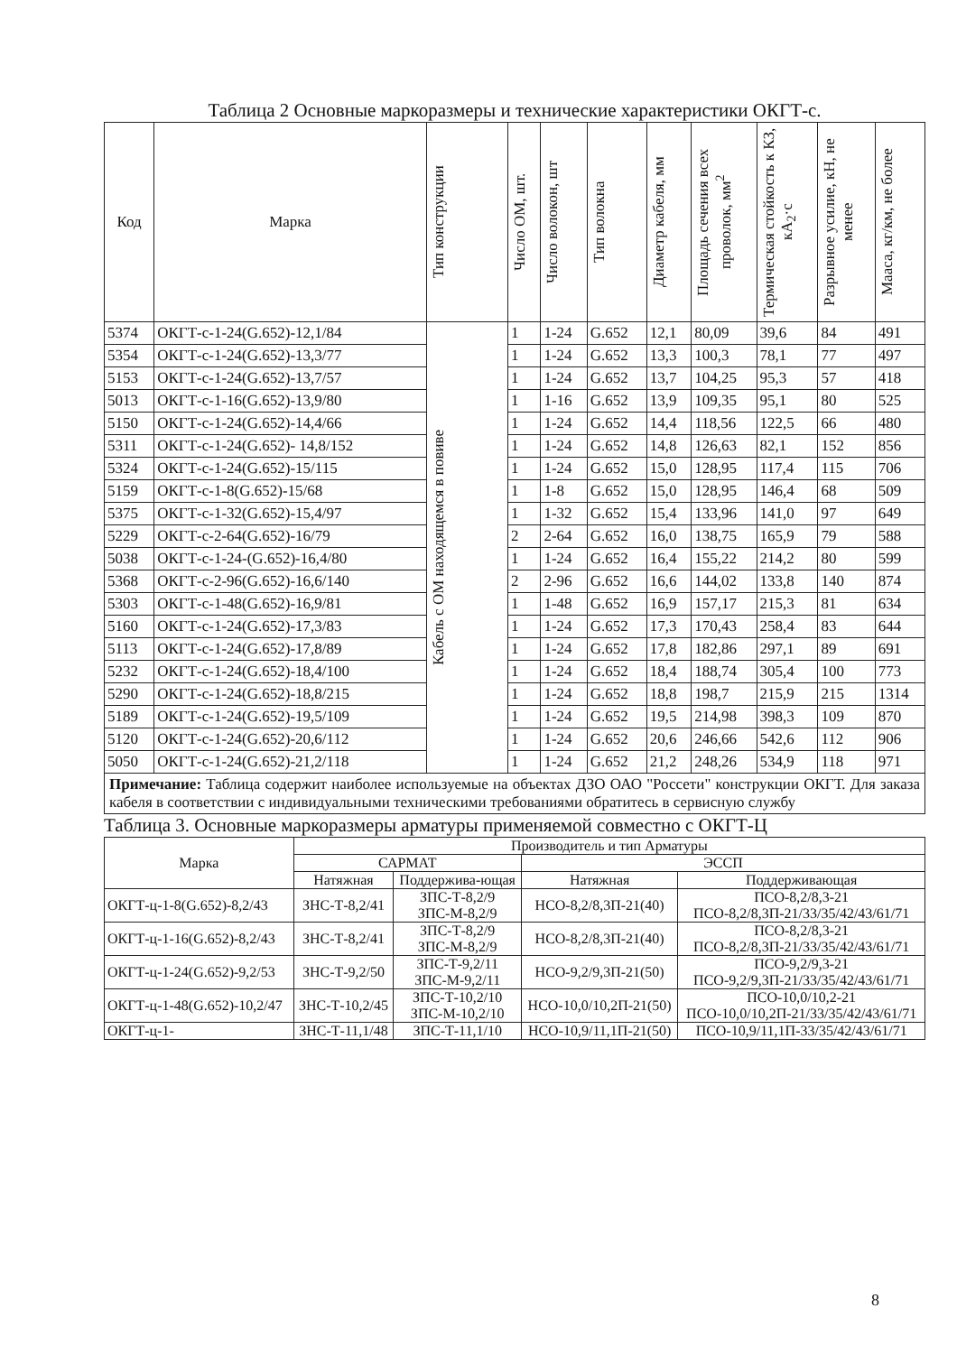Таблица 2 Основные маркоразмеры и технические характеристики ОКГТ-с.
| Код | Марка | Тип конструкции | Число ОМ, шт. | Число волокон, шт | Тип волокна | Диаметр кабеля, мм | Площадь сечения всех проволок, мм<sup>2</sup> | Термическая стойкость к КЗ, кА<sub>2</sub>·с | Разрывное усилие, кН, не менее | Мааса, кг/км, не более |
| --- | --- | --- | --- | --- | --- | --- | --- | --- | --- | --- |
| 5374 | ОКГТ-с-1-24(G.652)-12,1/84 | Кабель с ОМ находящемся в повиве | 1 | 1-24 | G.652 | 12,1 | 80,09 | 39,6 | 84 | 491 |
| 5354 | ОКГТ-с-1-24(G.652)-13,3/77 | | 1 | 1-24 | G.652 | 13,3 | 100,3 | 78,1 | 77 | 497 |
| 5153 | ОКГТ-с-1-24(G.652)-13,7/57 | | 1 | 1-24 | G.652 | 13,7 | 104,25 | 95,3 | 57 | 418 |
| 5013 | ОКГТ-с-1-16(G.652)-13,9/80 | | 1 | 1-16 | G.652 | 13,9 | 109,35 | 95,1 | 80 | 525 |
| 5150 | ОКГТ-с-1-24(G.652)-14,4/66 | | 1 | 1-24 | G.652 | 14,4 | 118,56 | 122,5 | 66 | 480 |
| 5311 | ОКГТ-с-1-24(G.652)- 14,8/152 | | 1 | 1-24 | G.652 | 14,8 | 126,63 | 82,1 | 152 | 856 |
| 5324 | ОКГТ-с-1-24(G.652)-15/115 | | 1 | 1-24 | G.652 | 15,0 | 128,95 | 117,4 | 115 | 706 |
| 5159 | ОКГТ-с-1-8(G.652)-15/68 | | 1 | 1-8 | G.652 | 15,0 | 128,95 | 146,4 | 68 | 509 |
| 5375 | ОКГТ-с-1-32(G.652)-15,4/97 | | 1 | 1-32 | G.652 | 15,4 | 133,96 | 141,0 | 97 | 649 |
| 5229 | ОКГТ-с-2-64(G.652)-16/79 | | 2 | 2-64 | G.652 | 16,0 | 138,75 | 165,9 | 79 | 588 |
| 5038 | ОКГТ-с-1-24-(G.652)-16,4/80 | | 1 | 1-24 | G.652 | 16,4 | 155,22 | 214,2 | 80 | 599 |
| 5368 | ОКГТ-с-2-96(G.652)-16,6/140 | | 2 | 2-96 | G.652 | 16,6 | 144,02 | 133,8 | 140 | 874 |
| 5303 | ОКГТ-с-1-48(G.652)-16,9/81 | | 1 | 1-48 | G.652 | 16,9 | 157,17 | 215,3 | 81 | 634 |
| 5160 | ОКГТ-с-1-24(G.652)-17,3/83 | | 1 | 1-24 | G.652 | 17,3 | 170,43 | 258,4 | 83 | 644 |
| 5113 | ОКГТ-с-1-24(G.652)-17,8/89 | | 1 | 1-24 | G.652 | 17,8 | 182,86 | 297,1 | 89 | 691 |
| 5232 | ОКГТ-с-1-24(G.652)-18,4/100 | | 1 | 1-24 | G.652 | 18,4 | 188,74 | 305,4 | 100 | 773 |
| 5290 | ОКГТ-с-1-24(G.652)-18,8/215 | | 1 | 1-24 | G.652 | 18,8 | 198,7 | 215,9 | 215 | 1314 |
| 5189 | ОКГТ-с-1-24(G.652)-19,5/109 | | 1 | 1-24 | G.652 | 19,5 | 214,98 | 398,3 | 109 | 870 |
| 5120 | ОКГТ-с-1-24(G.652)-20,6/112 | | 1 | 1-24 | G.652 | 20,6 | 246,66 | 542,6 | 112 | 906 |
| 5050 | ОКГТ-с-1-24(G.652)-21,2/118 | | 1 | 1-24 | G.652 | 21,2 | 248,26 | 534,9 | 118 | 971 |
Примечание: Таблица содержит наиболее используемые на объектах ДЗО ОАО "Россети" конструкции ОКГТ. Для заказа кабеля в соответствии с индивидуальными техническими требованиями обратитесь в сервисную службу
Таблица 3. Основные маркоразмеры арматуры применяемой совместно с ОКГТ-Ц
| Марка | Производитель и тип Арматуры | | | |
| --- | --- | --- | --- | --- |
| | САРМАТ | | ЭССП | |
| | Натяжная | Поддержива-ющая | Натяжная | Поддерживающая |
| ОКГТ-ц-1-8(G.652)-8,2/43 | ЗНС-Т-8,2/41 | ЗПС-Т-8,2/9 ЗПС-М-8,2/9 | НСО-8,2/8,3П-21(40) | ПСО-8,2/8,3-21 ПСО-8,2/8,3П-21/33/35/42/43/61/71 |
| ОКГТ-ц-1-16(G.652)-8,2/43 | ЗНС-Т-8,2/41 | ЗПС-Т-8,2/9 ЗПС-М-8,2/9 | НСО-8,2/8,3П-21(40) | ПСО-8,2/8,3-21 ПСО-8,2/8,3П-21/33/35/42/43/61/71 |
| ОКГТ-ц-1-24(G.652)-9,2/53 | ЗНС-Т-9,2/50 | ЗПС-Т-9,2/11 ЗПС-М-9,2/11 | НСО-9,2/9,3П-21(50) | ПСО-9,2/9,3-21 ПСО-9,2/9,3П-21/33/35/42/43/61/71 |
| ОКГТ-ц-1-48(G.652)-10,2/47 | ЗНС-Т-10,2/45 | ЗПС-Т-10,2/10 ЗПС-М-10,2/10 | НСО-10,0/10,2П-21(50) | ПСО-10,0/10,2-21 ПСО-10,0/10,2П-21/33/35/42/43/61/71 |
| ОКГТ-ц-1- | ЗНС-Т-11,1/48 | ЗПС-Т-11,1/10 | НСО-10,9/11,1П-21(50) | ПСО-10,9/11,1П-33/35/42/43/61/71 |
8